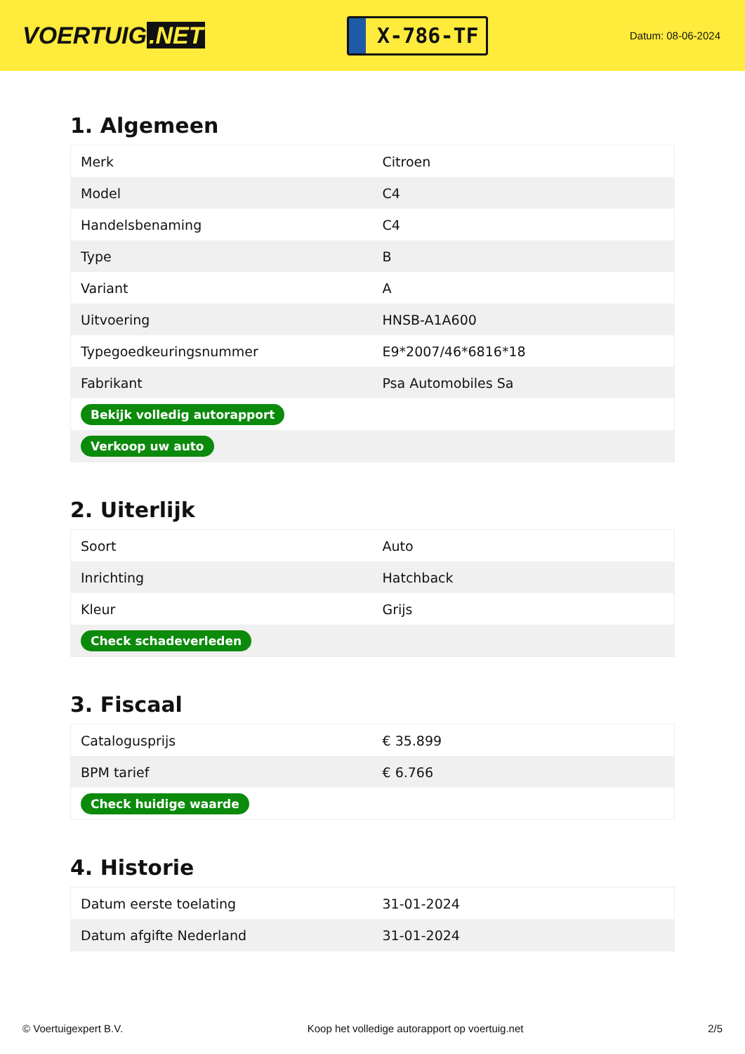VOERTUIG.NET
X-786-TF
Datum: 08-06-2024
1. Algemeen
| Merk | Citroen |
| Model | C4 |
| Handelsbenaming | C4 |
| Type | B |
| Variant | A |
| Uitvoering | HNSB-A1A600 |
| Typegoedkeuringsnummer | E9*2007/46*6816*18 |
| Fabrikant | Psa Automobiles Sa |
| Bekijk volledig autorapport | |
| Verkoop uw auto | |
2. Uiterlijk
| Soort | Auto |
| Inrichting | Hatchback |
| Kleur | Grijs |
| Check schadeverleden | |
3. Fiscaal
| Catalogusprijs | € 35.899 |
| BPM tarief | € 6.766 |
| Check huidige waarde | |
4. Historie
| Datum eerste toelating | 31-01-2024 |
| Datum afgifte Nederland | 31-01-2024 |
© Voertuigexpert B.V. Koop het volledige autorapport op voertuig.net 2/5